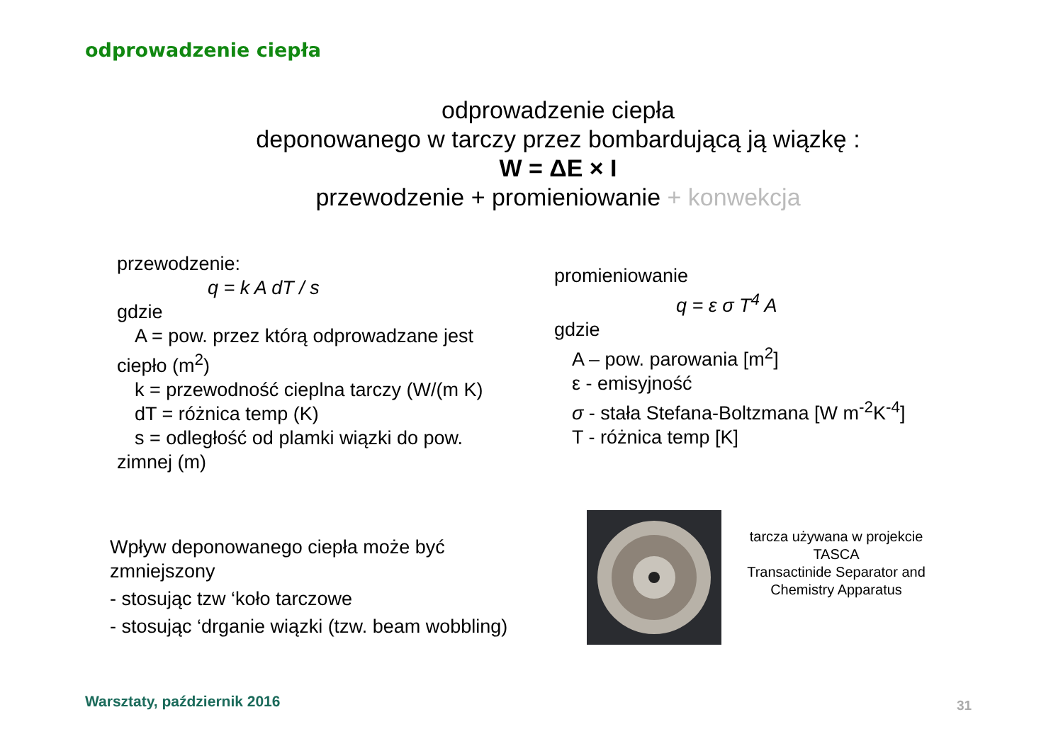odprowadzenie ciepła
odprowadzenie ciepła
deponowanego w tarczy przez bombardującą ją wiązkę :
W = ΔE × I
przewodzenie + promieniowanie + konwekcja
przewodzenie:
q = k A dT / s
gdzie
A = pow. przez którą odprowadzane jest
ciepło (m<sup>2</sup>)
k = przewodność cieplna tarczy (W/(m K)
dT = różnica temp (K)
s = odległość od plamki wiązki do pow.
zimnej (m)
promieniowanie
q = ε σ T<sup>4</sup> A
gdzie
A – pow. parowania [m<sup>2</sup>]
ε - emisyjność
σ - stała Stefana-Boltzmana [W m<sup>-2</sup>K<sup>-4</sup>]
T - różnica temp [K]
Wpływ deponowanego ciepła może być zmniejszony
- stosując tzw ‘koło tarczowe
- stosując ‘drganie wiązki (tzw. beam wobbling)
tarcza używana w projekcie TASCA
Transactinide Separator and Chemistry Apparatus
Warsztaty, październik 2016 31